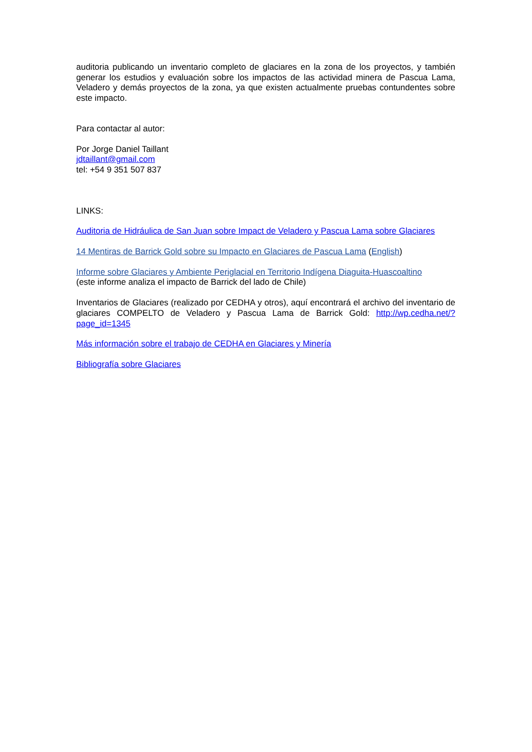auditoria publicando un inventario completo de glaciares en la zona de los proyectos, y también generar los estudios y evaluación sobre los impactos de las actividad minera de Pascua Lama, Veladero y demás proyectos de la zona, ya que existen actualmente pruebas contundentes sobre este impacto.
Para contactar al autor:
Por Jorge Daniel Taillant
jdtaillant@gmail.com
tel: +54 9 351 507 837
LINKS:
Auditoria de Hidráulica de San Juan sobre Impact de Veladero y Pascua Lama sobre Glaciares
14 Mentiras de Barrick Gold sobre su Impacto en Glaciares de Pascua Lama (English)
Informe sobre Glaciares y Ambiente Periglacial en Territorio Indígena Diaguita-Huascoaltino
(este informe analiza el impacto de Barrick del lado de Chile)
Inventarios de Glaciares (realizado por CEDHA y otros), aquí encontrará el archivo del inventario de glaciares COMPELTO de Veladero y Pascua Lama de Barrick Gold: http://wp.cedha.net/?page_id=1345
Más información sobre el trabajo de CEDHA en Glaciares y Minería
Bibliografía sobre Glaciares